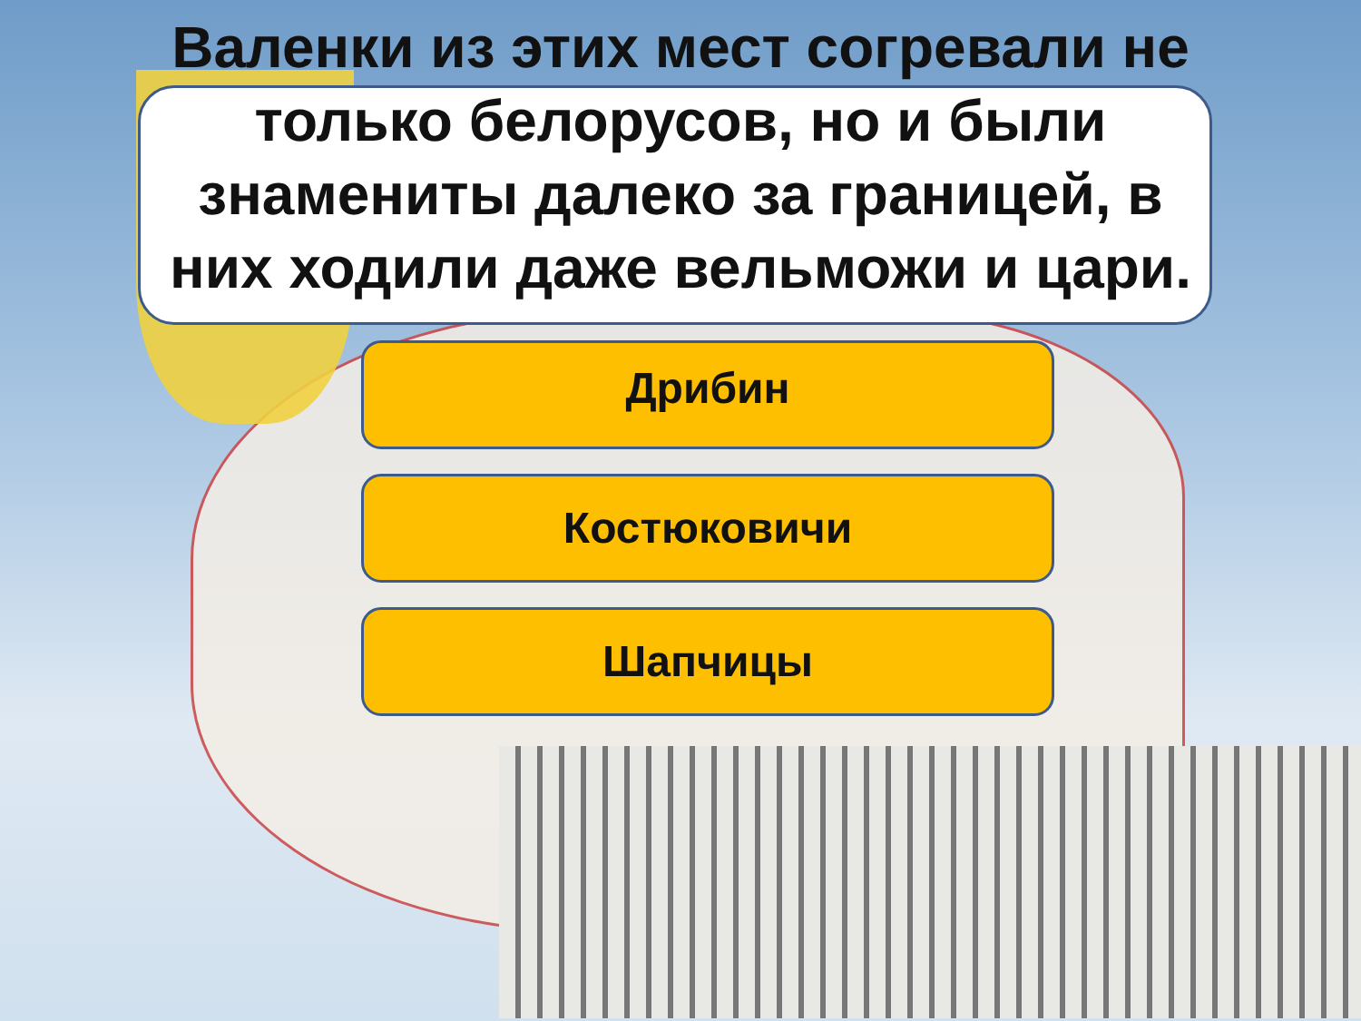Валенки из этих мест согревали не только белорусов, но и были знамениты далеко за границей, в них ходили даже вельможи и цари.
Дрибин
Костюковичи
Шапчицы